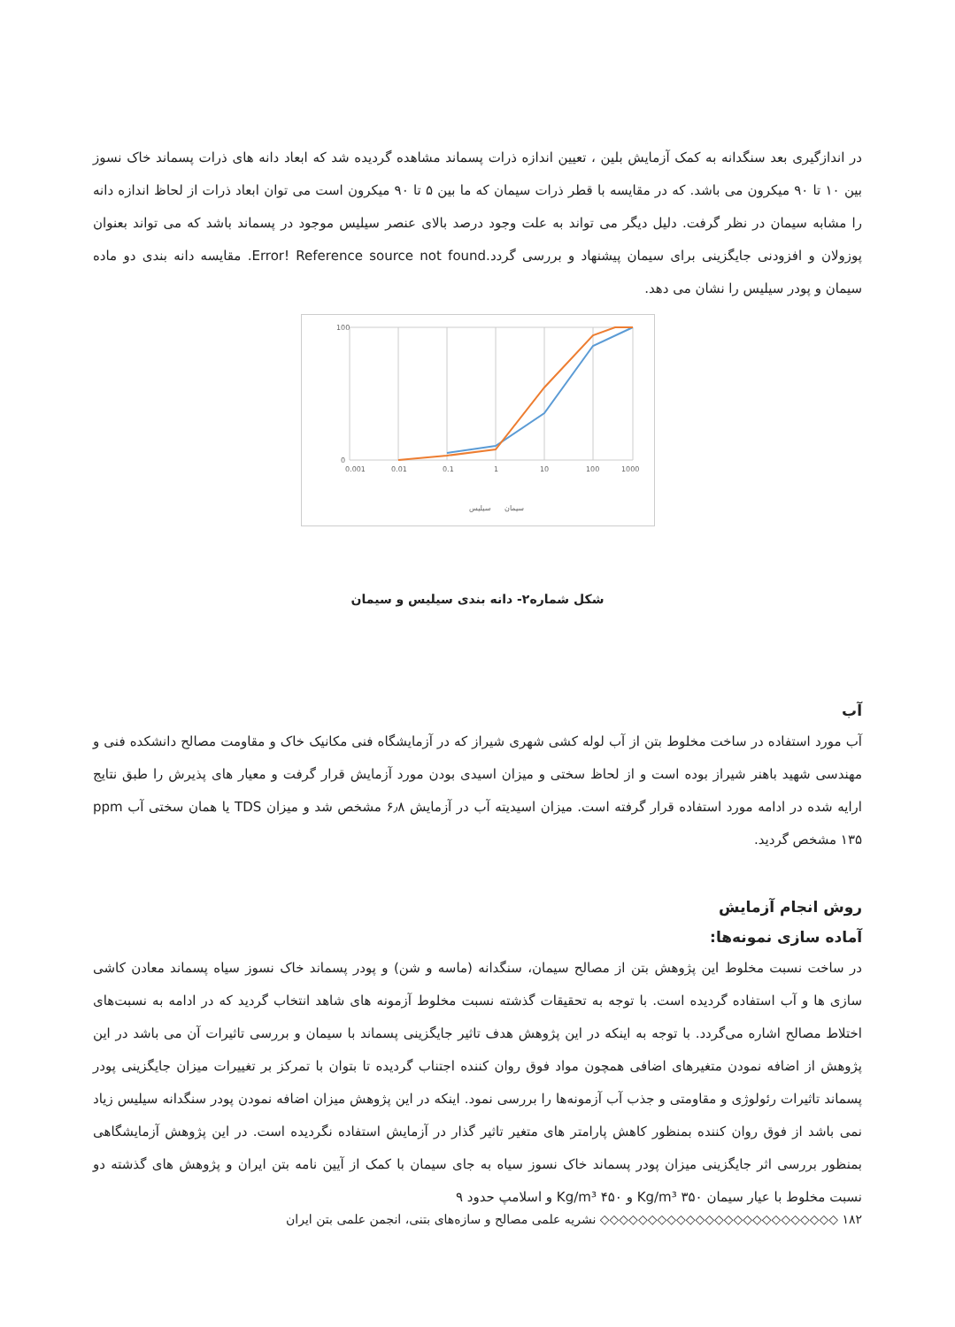در اندازگیری بعد سنگدانه به کمک آزمایش بلین ، تعیین اندازه ذرات پسماند مشاهده گردیده شد که ابعاد دانه های ذرات پسماند خاک نسوز بین ۱۰ تا ۹۰ میکرون می باشد. که در مقایسه با قطر ذرات سیمان که ما بین ۵ تا ۹۰ میکرون است می توان ابعاد ذرات از لحاظ اندازه دانه را مشابه سیمان در نظر گرفت. دلیل دیگر می تواند به علت وجود درصد بالای عنصر سیلیس موجود در پسماند باشد که می تواند بعنوان پوزولان و افزودنی جایگزینی برای سیمان پیشنهاد و بررسی گردد.Error! Reference source not found. مقایسه دانه بندی دو ماده سیمان و پودر سیلیس را نشان می دهد.
0
100
0.001
0.01
0.1
1
10
100
1000
سیلیس
سیمان
شکل شماره۲- دانه بندی سیلیس و سیمان
آب
آب مورد استفاده در ساخت مخلوط بتن از آب لوله کشی شهری شیراز که در آزمایشگاه فنی مکانیک خاک و مقاومت مصالح دانشکده فنی و مهندسی شهید باهنر شیراز بوده است و از لحاظ سختی و میزان اسیدی بودن مورد آزمایش قرار گرفت و معیار های پذیرش را طبق نتایج ارایه شده در ادامه مورد استفاده قرار گرفته است. میزان اسیدیته آب در آزمایش ۶٫۸ مشخص شد و میزان TDS یا همان سختی آب ppm ۱۳۵ مشخص گردید.
روش انجام آزمایش
آماده سازی نمونه‌ها:
در ساخت نسبت مخلوط این پژوهش بتن از مصالح سیمان، سنگدانه (ماسه و شن) و پودر پسماند خاک نسوز سیاه پسماند معادن کاشی سازی ها و آب استفاده گردیده است. با توجه به تحقیقات گذشته نسبت مخلوط آزمونه های شاهد انتخاب گردید که در ادامه به نسبت‌های اختلاط مصالح اشاره می‌گردد. با توجه به اینکه در این پژوهش هدف تاثیر جایگزینی پسماند با سیمان و بررسی تاثیرات آن می باشد در این پژوهش از اضافه نمودن متغیرهای اضافی همچون مواد فوق روان کننده اجتناب گردیده تا بتوان با تمرکز بر تغییرات میزان جایگزینی پودر پسماند تاثیرات رئولوژی و مقاومتی و جذب آب آزمونه‌ها را بررسی نمود. اینکه در این پژوهش میزان اضافه نمودن پودر سنگدانه سیلیس زیاد نمی باشد از فوق روان کننده بمنظور کاهش پارامتر های متغیر تاثیر گذار در آزمایش استفاده نگردیده است. در این پژوهش آزمایشگاهی بمنظور بررسی اثر جایگزینی میزان پودر پسماند خاک نسوز سیاه به جای سیمان با کمک از آیین نامه بتن ایران و پژوهش های گذشته دو نسبت مخلوط با عیار سیمان ۳۵۰ Kg/m³ و ۴۵۰ Kg/m³ و اسلامپ حدود ۹
۱۸۲ ◇◇◇◇◇◇◇◇◇◇◇◇◇◇◇◇◇◇◇◇◇◇◇◇◇ نشریه علمی مصالح و سازه‌های بتنی، انجمن علمی بتن ایران